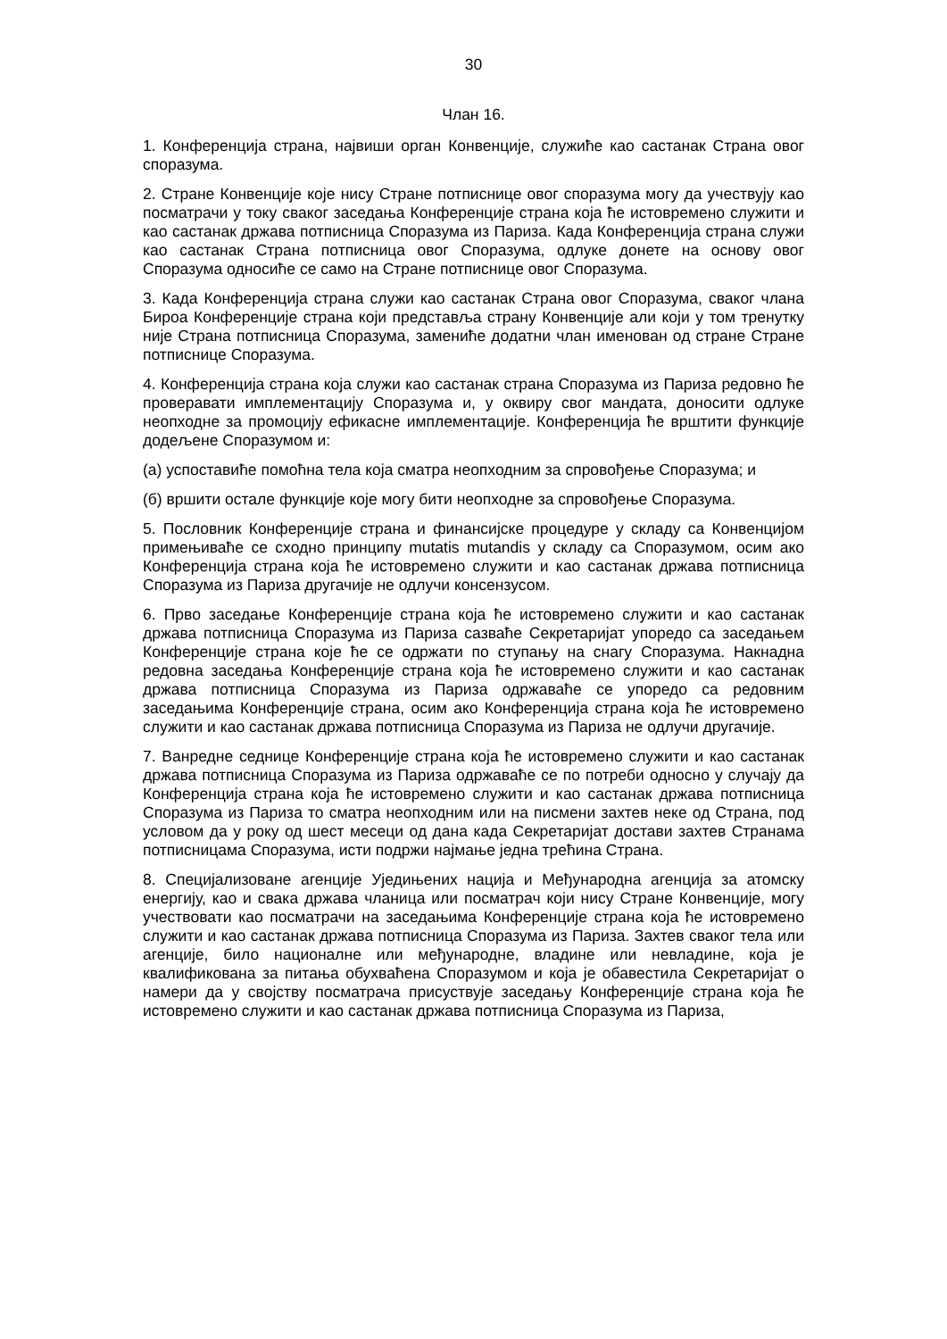30
Члан 16.
1. Конференција страна, највиши орган Конвенције, служиће као састанак Страна овог споразума.
2. Стране Конвенције које нису Стране потписнице овог споразума могу да учествују као посматрачи у току сваког заседања Конференције страна која ће истовремено служити и као састанак држава потписница Споразума из Париза. Када Конференција страна служи као састанак Страна потписница овог Споразума, одлуке донете на основу овог Споразума односиће се само на Стране потписнице овог Споразума.
3. Када Конференција страна служи као састанак Страна овог Споразума, сваког члана Бироа Конференције страна који представља страну Конвенције али који у том тренутку није Страна потписница Споразума, замениће додатни члан именован од стране Стране потписнице Споразума.
4. Конференција страна која служи као састанак страна Споразума из Париза редовно ће проверавати имплементацију Споразума и, у оквиру свог мандата, доносити одлуке неопходне за промоцију ефикасне имплементације. Конференција ће врштити функције додељене Споразумом и:
(а) успоставиће помоћна тела која сматра неопходним за спровођење Споразума; и
(б) вршити остале функције које могу бити неопходне за спровођење Споразума.
5. Пословник Конференције страна и финансијске процедуре у складу са Конвенцијом примењиваће се сходно принципу mutatis mutandis у складу са Споразумом, осим ако Конференција страна која ће истовремено служити и као састанак држава потписница Споразума из Париза другачије не одлучи консензусом.
6. Прво заседање Конференције страна која ће истовремено служити и као састанак држава потписница Споразума из Париза сазваће Секретаријат упоредо са заседањем Конференције страна које ће се одржати по ступању на снагу Споразума. Накнадна редовна заседања Конференције страна која ће истовремено служити и као састанак држава потписница Споразума из Париза одржаваће се упоредо са редовним заседањима Конференције страна, осим ако Конференција страна која ће истовремено служити и као састанак држава потписница Споразума из Париза не одлучи другачије.
7. Ванредне седнице Конференције страна која ће истовремено служити и као састанак држава потписница Споразума из Париза одржаваће се по потреби односно у случају да Конференција страна која ће истовремено служити и као састанак држава потписница Споразума из Париза то сматра неопходним или на писмени захтев неке од Страна, под условом да у року од шест месеци од дана када Секретаријат достави захтев Странама потписницама Споразума, исти подржи најмање једна трећина Страна.
8. Специјализоване агенције Уједињених нација и Међународна агенција за атомску енергију, као и свака држава чланица или посматрач који нису Стране Конвенције, могу учествовати као посматрачи на заседањима Конференције страна која ће истовремено служити и као састанак држава потписница Споразума из Париза. Захтев сваког тела или агенције, било националне или међународне, владине или невладине, која је квалификована за питања обухваћена Споразумом и која је обавестила Секретаријат о намери да у својству посматрача присуствује заседању Конференције страна која ће истовремено служити и као састанак држава потписница Споразума из Париза,